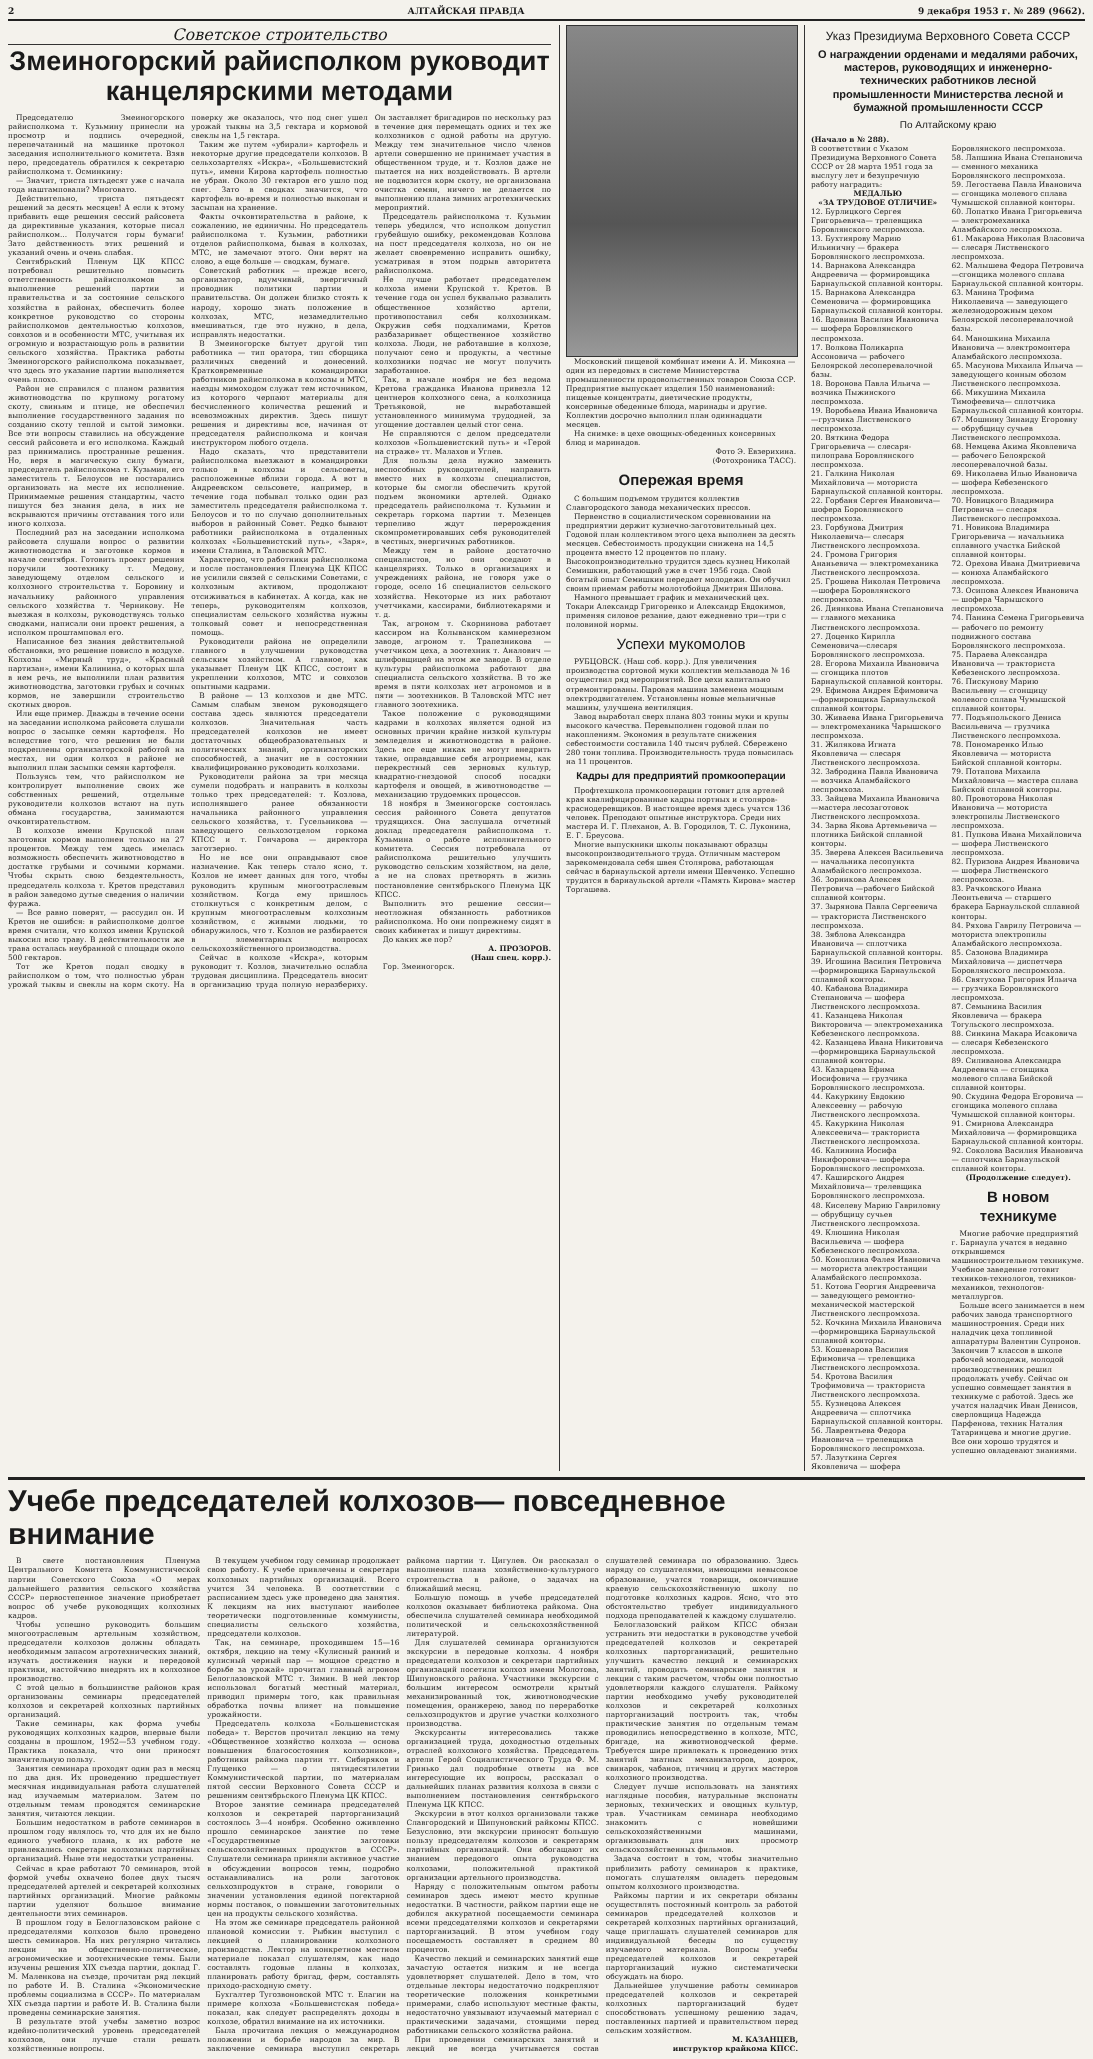2 АЛТАЙСКАЯ ПРАВДА 9 декабря 1953 г. № 289 (9662).
Советское строительство
Змеиногорский райисполком руководит канцелярскими методами
Председателю Змеиногорского райисполкома т. Кузьмину принесли на просмотр и подпись очередной, перепечатанный на машинке протокол заседания исполнительного комитета. Взяв перо, председатель обратился к секретарю райисполкома т. Осминкину:
— Значит, триста пятьдесят уже с начала года наштамповали? Многовато.
Действительно, триста пятьдесят решений за десять месяцев! А если к этому прибавить еще решения сессий райсовета да директивные указания, которые писал райисполком... Получатся горы бумаги! Зато действенность этих решений и указаний очень и очень слабая.
Сентябрьский Пленум ЦК КПСС потребовал решительно повысить ответственность райисполкомов за выполнение решений партии и правительства и за состояние сельского хозяйства в районах, обеспечить более конкретное руководство со стороны райисполкомов деятельностью колхозов, совхозов и в особенности МТС, учитывая их огромную и возрастающую роль в развитии сельского хозяйства. Практика работы Змеиногорского райисполкома показывает, что здесь это указание партии выполняется очень плохо.
Район не справился с планом развития животноводства по крупному рогатому скоту, свиньям и птице, не обеспечил выполнение государственного задания по созданию скоту теплой и сытой зимовки. Все эти вопросы ставились на обсуждение сессий райсовета и его исполкома. Каждый раз принимались пространные решения. Но, веря в магическую силу бумаги, председатель райисполкома т. Кузьмин, его заместитель т. Белоусов не постарались организовать на месте их исполнение. Принимаемые решения стандартны, часто пишутся без знания дела, в них не вскрываются причины отставания того или иного колхоза.
Последний раз на заседании исполкома райсовета слушали вопрос о развитии животноводства и заготовке кормов в начале сентября. Готовить проект решения поручили зоотехнику т. Медову, заведующему отделом сельского и колхозного строительства т. Боровину и начальнику районного управления сельского хозяйства т. Черникову. Не выезжая в колхозы, руководствуясь только сводками, написали они проект решения, а исполком проштамповал его.
Написанное без знания действительной обстановки, это решение повисло в воздухе. Колхозы «Мирный труд», «Красный партизан», имени Калинина, о которых шла в нем речь, не выполнили план развития животноводства, заготовки грубых и сочных кормов, не завершили строительство скотных дворов.
Или еще пример. Дважды в течение осени на заседании исполкома райсовета слушали вопрос о засыпке семян картофеля. Но вследствие того, что решения не были подкреплены организаторской работой на местах, ни один колхоз в районе не выполнил план засыпки семян картофеля.
Пользуясь тем, что райисполком не контролирует выполнение своих же собственных решений, отдельные руководители колхозов встают на путь обмана государства, занимаются очковтирательством.
В колхозе имени Крупской план заготовки кормов выполнен только на 27 процентов. Между тем здесь имелась возможность обеспечить животноводство в достатке грубыми и сочными кормами. Чтобы скрыть свою бездеятельность, председатель колхоза т. Кретов представил в район заведомо дутые сведения о наличии фуража.
— Все равно поверят, — рассудил он. И Кретов не ошибся: в райисполкоме долгое время считали, что колхоз имени Крупской выкосил всю траву. В действительности же трава осталась неубранной с площади около 500 гектаров.
Тот же Кретов подал сводку в райисполком о том, что полностью убран урожай тыквы и свеклы на корм скоту. На поверку же оказалось, что под снег ушел урожай тыквы на 3,5 гектара и кормовой свеклы на 1,5 гектара.
Таким же путем «убирали» картофель и некоторые другие председатели колхозов. В сельхозартелях «Искра», «Большевистский путь», имени Кирова картофель полностью не убран. Около 30 гектаров его ушло под снег. Зато в сводках значится, что картофель во-время и полностью выкопан и засыпан на хранение.
Факты очковтирательства в районе, к сожалению, не единичны. Но председатель райисполкома т. Кузьмин, работники отделов райисполкома, бывая в колхозах, МТС, не замечают этого. Они верят на слово, а еще больше — сводкам, бумаге.
Советский работник — прежде всего, организатор, вдумчивый, энергичный проводник политики партии и правительства. Он должен близко стоять к народу, хорошо знать положение в колхозах, МТС, незамедлительно вмешиваться, где это нужно, в дела, исправлять недостатки.
В Змеиногорске бытует другой тип работника — тип оратора, тип сборщика различных сведений и донесений. Кратковременные командировки работников райисполкома в колхозы и МТС, наезды мимоходом служат тем источником, из которого черпают материалы для бесчисленного количества решений и всевозможных директив. Здесь пишут решения и директивы все, начиная от председателя райисполкома и кончая инструктором любого отдела.
Надо сказать, что представители райисполкома выезжают в командировки только в колхозы и сельсоветы, расположенные вблизи города. А вот в Андреевском сельсовете, например, в течение года побывал только один раз заместитель председателя райисполкома т. Белоусов и то по случаю дополнительных выборов в районный Совет. Редко бывают работники райисполкома в отдаленных колхозах «Большевистский путь», «Заря», имени Сталина, в Таловской МТС.
Характерно, что работники райисполкома и после постановления Пленума ЦК КПСС не усилили связей с сельскими Советами, с колхозным активом, продолжают отсиживаться в кабинетах. А когда, как не теперь, руководителям колхозов, специалистам сельского хозяйства нужны толковый совет и непосредственная помощь.
Руководители района не определили главного в улучшении руководства сельским хозяйством. А главное, как указывает Пленум ЦК КПСС, состоит в укреплении колхозов, МТС и совхозов опытными кадрами.
В районе — 13 колхозов и две МТС. Самым слабым звеном руководящего состава здесь являются председатели колхозов. Значительная часть председателей колхозов не имеет достаточных общеобразовательных и политических знаний, организаторских способностей, а значит не в состоянии квалифицированно руководить колхозами.
Руководители района за три месяца сумели подобрать и направить в колхозы только трех председателей: т. Козлова, исполнявшего ранее обязанности начальника районного управления сельского хозяйства, т. Гусельникова — заведующего сельхозотделом горкома КПСС и т. Гончарова — директора заготзерно.
Но не все они оправдывают свое назначение. Как теперь стало ясно, т. Козлов не имеет данных для того, чтобы руководить крупным многоотраслевым хозяйством. Когда ему пришлось столкнуться с конкретным делом, с крупным многоотраслевым колхозным хозяйством, с живыми людьми, то обнаружилось, что т. Козлов не разбирается в элементарных вопросах сельскохозяйственного производства.
Сейчас в колхозе «Искра», которым руководит т. Козлов, значительно ослабла трудовая дисциплина. Председатель вносит в организацию труда полную неразбериху. Он заставляет бригадиров по нескольку раз в течение дня перемещать одних и тех же колхозников с одной работы на другую. Между тем значительное число членов артели совершенно не принимает участия в общественном труде, и т. Козлов даже не пытается на них воздействовать. В артели не подвозится корм скоту, не организована очистка семян, ничего не делается по выполнению плана зимних агротехнических мероприятий.
Председатель райисполкома т. Кузьмин теперь убедился, что исполком допустил грубейшую ошибку, рекомендовав Козлова на пост председателя колхоза, но он не желает своевременно исправить ошибку, усматривая в этом подрыв авторитета райисполкома.
Не лучше работает председателем колхоза имени Крупской т. Кретов. В течение года он успел буквально развалить общественное хозяйство артели, противопоставил себя колхозникам. Окружив себя подхалимами, Кретов разбазаривает общественное хозяйство колхоза. Люди, не работавшие в колхозе, получают сено и продукты, а честные колхозники подчас не могут получить заработанное.
Так, в начале ноября не без ведома Кретова гражданка Иванова привезла 12 центнеров колхозного сена, а колхозница Третьяковой, не выработавшей установленного минимума трудодней, за угощение доставлен целый стог сена.
Не справляются с делом председатели колхозов «Большевистский путь» и «Герой на страже» тт. Малахов и Углев.
Для пользы дела нужно заменить неспособных руководителей, направить вместо них в колхозы специалистов, которые бы смогли обеспечить крутой подъем экономики артелей. Однако председатель райисполкома т. Кузьмин и секретарь горкома партии т. Мезенцев терпеливо ждут перерождения скомпрометировавших себя руководителей в честных, энергичных работников.
Между тем в районе достаточно специалистов, но они оседают в канцеляриях. Только в организациях и учреждениях района, не говоря уже о городе, осело 16 специалистов сельского хозяйства. Некоторые из них работают учетчиками, кассирами, библиотекарями и т. д.
Так, агроном т. Скорнинова работает кассиром на Колыванском камнерезном заводе, агроном т. Трапезникова — учетчиком цеха, а зоотехник т. Аналович — шлифовщицей на этом же заводе. В отделе культуры райисполкома работают два специалиста сельского хозяйства. В то же время в пяти колхозах нет агрономов и в пяти — зоотехников. В Таловской МТС нет главного зоотехника.
Такое положение с руководящими кадрами в колхозах является одной из основных причин крайне низкой культуры земледелия и животноводства в районе. Здесь все еще никак не могут внедрить такие, оправдавшие себя агроприемы, как перекрестный сев зерновых культур, квадратно-гнездовой способ посадки картофеля и овощей, в животноводстве — механизацию трудоемких процессов.
18 ноября в Змеиногорске состоялась сессия районного Совета депутатов трудящихся. Она заслушала отчетный доклад председателя райисполкома т. Кузьмина о работе исполнительного комитета. Сессия потребовала от райисполкома решительно улучшить руководство сельским хозяйством, на деле, а не на словах претворять в жизнь постановление сентябрьского Пленума ЦК КПСС.
Выполнить это решение сессии— неотложная обязанность работников райисполкома. Но они попрежнему сидят в своих кабинетах и пишут директивы.
До каких же пор?
А. ПРОЗОРОВ.
(Наш спец. корр.).
Гор. Змеиногорск.
Московский пищевой комбинат имени А. И. Микояна — один из передовых в системе Министерства промышленности продовольственных товаров Союза ССР. Предприятие выпускает изделия 150 наименований: пищевые концентраты, диетические продукты, консервные обеденные блюда, маринады и другие. Коллектив досрочно выполнил план одиннадцати месяцев.
На снимке: в цехе овощных-обеденных консервных блюд и маринадов.
Фото Э. Евзерихина.
(Фотохроника ТАСС).
Опережая время
С большим подъемом трудится коллектив Славгородского завода механических прессов.
Первенство в социалистическом соревновании на предприятии держит кузнечно-заготовительный цех. Годовой план коллективом этого цеха выполнен за десять месяцев. Себестоимость продукции снижена на 14,5 процента вместо 12 процентов по плану. Высокопроизводительно трудится здесь кузнец Николай Семишкин, работающий уже в счет 1956 года. Свой богатый опыт Семишкин передает молодежи. Он обучил своим приемам работы молотобойца Дмитрия Шилова.
Намного превышает график и механический цех. Токари Александр Григоренко и Александр Евдокимов, применяя силовое резание, дают ежедневно три—три с половиной нормы.
Успехи мукомолов
РУБЦОВСК. (Наш соб. корр.). Для увеличения производства сортовой муки коллектив мельзавода № 16 осуществил ряд мероприятий. Все цехи капитально отремонтированы. Паровая машина заменена мощным электродвигателем. Установлены новые мельничные машины, улучшена вентиляция.
Завод выработал сверх плана 803 тонны муки и крупы высокого качества. Перевыполнен годовой план по накоплениям. Экономия в результате снижения себестоимости составила 140 тысяч рублей. Сбережено 280 тонн топлива. Производительность труда повысилась на 11 процентов.
Кадры для предприятий промкооперации
Профтехшкола промкооперации готовит для артелей края квалифицированные кадры портных и столяров-краснодеревщиков. В настоящее время здесь учатся 136 человек. Преподают опытные инструктора. Среди них мастера И. Г. Плеханов, А. В. Городилов, Т. С. Луконина, Е. Г. Бреусова.
Многие выпускники школы показывают образцы высокопроизводительного труда. Отличным мастером зарекомендовала себя швея Столярова, работающая сейчас в барнаульской артели имени Шевченко. Успешно трудится в барнаульской артели «Память Кирова» мастер Торгашева.
Указ Президиума Верховного Совета СССР
О награждении орденами и медалями рабочих, мастеров, руководящих и инженерно-технических работников лесной промышленности Министерства лесной и бумажной промышленности СССР
По Алтайскому краю
(Начало в № 288).
В соответствии с Указом Президиума Верховного Совета СССР от 28 марта 1951 года за выслугу лет и безупречную работу наградить:
МЕДАЛЬЮ
«ЗА ТРУДОВОЕ ОТЛИЧИЕ»
12. Бурлицкого Сергея Григорьевича— трелевщика Боровлянского леспромхоза.
13. Бухтиярову Марию Ильиничну — бракера Боровлянского леспромхоза.
14. Варнакова Александра Андреевича — формировщика Барнаульской сплавной конторы.
15. Варнакова Александра Семеновича — формировщика Барнаульской сплавной конторы.
16. Вдовина Василия Ивановича — шофера Боровлянского леспромхоза.
17. Волкова Поликарпа Ассоновича — рабочего Белоярской лесоперевалочной базы.
18. Воронова Павла Ильича — возчика Пыжинского леспромхоза.
19. Воробьева Ивана Ивановича—грузчика Лиственского леспромхоза.
20. Вяткина Федора Григорьевича — слесаря-пилоправа Боровлянского леспромхоза.
21. Галкина Николая Михайловича — моториста Барнаульской сплавной конторы.
22. Горбаня Сергея Ивановича—шофера Боровлянского леспромхоза.
23. Горбунова Дмитрия Николаевича— слесаря Лиственского леспромхоза.
24. Громова Григория Ананьевича — электромеханика Лиственского леспромхоза.
25. Грошева Николая Петровича —шофера Боровлянского леспромхоза.
26. Диянкова Ивана Степановича — главного механика Лиственского леспромхоза.
27. Доценко Кирилла Семеновича—слесаря Боровлянского леспромхоза.
28. Егорова Михаила Ивановича — сгонщика плотов Барнаульской сплавной конторы.
29. Ефимова Андрея Ефимовича —формировщика Барнаульской сплавной конторы.
30. Живаева Ивана Григорьевича — электромеханика Чарышского леспромхоза.
31. Жилякова Игната Яковлевича — слесаря Лиственского леспромхоза.
32. Забродина Павла Ивановича — возчика Аламбайского леспромхоза.
33. Зайцева Михаила Ивановича —мастера лесозаготовок Лиственского леспромхоза.
34. Зарва Якова Артемьевича — плотника Бийской сплавной конторы.
35. Зверева Алексея Васильевича — начальника лесопункта Аламбайского леспромхоза.
36. Зорникова Алексея Петровича —рабочего Бийской сплавной конторы.
37. Зырянова Павла Сергеевича — тракториста Лиственского леспромхоза.
38. Зяблова Александра Ивановича — сплотчика Барнаульской сплавной конторы.
39. Игошина Василия Петровича—формировщика Барнаульской сплавной конторы.
40. Кабанова Владимира Степановича — шофера Лиственского леспромхоза.
41. Казанцева Николая Викторовича — электромеханика Кебезенского леспромхоза.
42. Казанцева Ивана Никитовича—формировщика Барнаульской сплавной конторы.
43. Казарцева Ефима Иосифовича — грузчика Боровлянского леспромхоза.
44. Какуркину Евдокию Алексеевну — рабочую Лиственского леспромхоза.
45. Какуркина Николая Алексеевича— тракториста Лиственского леспромхоза.
46. Калинина Иосифа Никифоровича— шофера Боровлянского леспромхоза.
47. Каширского Андрея Михайловича— трелевщика Боровлянского леспромхоза.
48. Киселеву Марию Гавриловну — обрубщицу сучьев Лиственского леспромхоза.
49. Клюшина Николая Васильевича — шофера Кебезенского леспромхоза.
50. Коноплина Фалея Ивановича — моториста электростанции Аламбайского леспромхоза.
51. Котова Георгия Андреевича — заведующего ремонтно-механической мастерской Лиственского леспромхоза.
52. Кочкина Михаила Ивановича—формировщика Барнаульской сплавной конторы.
53. Кошеварова Василия Ефимовича — трелевщика Лиственского леспромхоза.
54. Кротова Василия Трофимовича — тракториста Лиственского леспромхоза.
55. Кузнецова Алексея Андреевича — сплотчика Барнаульской сплавной конторы.
56. Лаврентьева Федора Ивановича — трелевщика Боровлянского леспромхоза.
57. Лазуткина Сергея Яковлевича — шофера Боровлянского леспромхоза.
58. Лапшина Ивана Степановича — сменного механика Боровлянского леспромхоза.
59. Легостаева Павла Ивановича — сгонщика молевого сплава Чумышской сплавной конторы.
60. Лопатко Ивана Григорьевича — электромеханика Аламбайского леспромхоза.
61. Макарова Николая Власовича — слесаря Лиственского леспромхоза.
62. Малышева Федора Петровича—сгонщика молевого сплава Барнаульской сплавной конторы.
63. Манина Трофима Николаевича — заведующего железнодорожным цехом Белоярской лесоперевалочной базы.
64. Маношкина Михаила Ивановича — электромонтера Аламбайского леспромхоза.
65. Масунова Михаила Ильича — заведующего конным обозом Лиственского леспромхоза.
66. Микушина Михаила Тимофеевича— сплотчика Барнаульской сплавной конторы.
67. Мошнину Зинаиду Егоровну — обрубщицу сучьев Лиственского леспромхоза.
68. Немцева Акима Яковлевича — рабочего Белоярской лесоперевалочной базы.
69. Николаева Илью Ивановича — шофера Кебезенского леспромхоза.
70. Новицкого Владимира Петровича — слесаря Лиственского леспромхоза.
71. Новикова Владимира Григорьевича — начальника сплавного участка Бийской сплавной конторы.
72. Орехова Ивана Дмитриевича — конюха Аламбайского леспромхоза.
73. Осипова Алексея Ивановича — шофера Чарышского леспромхоза.
74. Панина Семена Григорьевича — рабочего по ремонту подвижного состава Боровлянского леспромхоза.
75. Параева Александра Ивановича — тракториста Кебезенского леспромхоза.
76. Пискунову Марию Васильевну — сгонщицу молевого сплава Чумышской сплавной конторы.
77. Подъяпольского Дениса Васильевича — грузчика Лиственского леспромхоза.
78. Пономаренко Илью Яковлевича — моториста Бийской сплавной конторы.
79. Потапова Михаила Михайловича — мастера сплава Бийской сплавной конторы.
80. Провоторова Николая Ивановича — моториста электропилы Лиственского леспромхоза.
81. Пупкова Ивана Михайловича — шофера Лиственского леспромхоза.
82. Пуризова Андрея Ивановича — шофера Лиственского леспромхоза.
83. Рачковского Ивана Леонтьевича — старшего бракера Барнаульской сплавной конторы.
84. Ряхова Гаврилу Петровича — моториста электропилы Аламбайского леспромхоза.
85. Сазонова Владимира Михайловича — диспетчера Боровлянского леспромхоза.
86. Святухова Григория Ильича — грузчика Боровлянского леспромхоза.
87. Семынина Василия Яковлевича — бракера Тогульского леспромхоза.
88. Синкина Макара Исаковича — слесаря Кебезенского леспромхоза.
89. Силиванова Александра Андреевича — сгонщика молевого сплава Бийской сплавной конторы.
90. Скудина Федора Егоровича — сгонщика молевого сплава Чумышской сплавной конторы.
91. Смирнова Александра Михайловича — формировщика Барнаульской сплавной конторы.
92. Соколова Василия Ивановича — сплотчика Барнаульской сплавной конторы.
(Продолжение следует).
В новом техникуме
Многие рабочие предприятий г. Барнаула учатся в недавно открывшемся машиностроительном техникуме. Учебное заведение готовит техников-технологов, техников-механиков, технологов-металлургов.
Больше всего занимается в нем рабочих завода транспортного машиностроения. Среди них наладчик цеха топливной аппаратуры Валентин Супронов. Закончив 7 классов в школе рабочей молодежи, молодой производственник решил продолжать учебу. Сейчас он успешно совмещает занятия в техникуме с работой. Здесь же учатся наладчик Иван Денисов, сверловщица Надежда Парфенова, техник Наталия Татаринцева и многие другие. Все они хорошо трудятся и успешно овладевают знаниями.
Учебе председателей колхозов— повседневное внимание
В свете постановления Пленума Центрального Комитета Коммунистической партии Советского Союза «О мерах дальнейшего развития сельского хозяйства СССР» первостепенное значение приобретает вопрос об учебе руководящих колхозных кадров.
Чтобы успешно руководить большим многоотраслевым артельным хозяйством, председатели колхозов должны обладать необходимым запасом агротехнических знаний, изучать достижения науки и передовой практики, настойчиво внедрять их в колхозное производство.
С этой целью в большинстве районов края организованы семинары председателей колхозов и секретарей колхозных партийных организаций.
Такие семинары, как форма учебы руководящих колхозных кадров, впервые были созданы в прошлом, 1952—53 учебном году. Практика показала, что они приносят значительную пользу.
Занятия семинара проходят один раз в месяц по два дня. Их проведению предшествует месячная индивидуальная работа слушателей над изучаемым материалом. Затем по отдельным темам проводятся семинарские занятия, читаются лекции.
Большим недостатком в работе семинаров в прошлом году являлось то, что для их не было единого учебного плана, к их работе не привлекались секретари колхозных партийных организаций. Ныне эти недостатки устранены.
Сейчас в крае работают 70 семинаров, этой формой учебы охвачено более двух тысяч председателей артелей и секретарей колхозных партийных организаций. Многие райкомы партии уделяют большое внимание деятельности этих семинаров.
В прошлом году в Белоглазовском районе с председателями колхозов было проведено шесть семинаров. На них регулярно читались лекции на общественно-политические, агрономические и зоотехнические темы. Были изучены решения XIX съезда партии, доклад Г. М. Маленкова на съезде, прочитан ряд лекций по работе И. В. Сталина «Экономические проблемы социализма в СССР». По материалам XIX съезда партии и работе И. В. Сталина были проведены семинарские занятия.
В результате этой учебы заметно возрос идейно-политический уровень председателей колхозов, они лучше стали решать хозяйственные вопросы.
В текущем учебном году семинар продолжает свою работу. К учебе привлечены и секретари колхозных партийных организаций. Всего учится 34 человека. В соответствии с расписанием здесь уже проведено два занятия. К лекциям на них выступают наиболее теоретически подготовленные коммунисты, специалисты сельского хозяйства, председатели колхозов.
Так, на семинаре, проходившем 15—16 октября, лекцию на тему «Кулисный ранний и кулисный черный пар — мощное средство в борьбе за урожай» прочитал главный агроном Белоглазовской МТС т. Зимин. В ней лектор использовал богатый местный материал, приводил примеры того, как правильная обработка почвы влияет на повышение урожайности.
Председатель колхоза «Большевистская победа» т. Верстов прочитал лекцию на тему «Общественное хозяйство колхоза — основа повышения благосостояния колхозников», работники райкома партии тт. Сибиряков и Глущенко — о пятидесятилетии Коммунистической партии, по материалам пятой сессии Верховного Совета СССР и решениям сентябрьского Пленума ЦК КПСС.
Второе занятие семинара председателей колхозов и секретарей парторганизаций состоялось 3—4 ноября. Особенно оживленно прошло семинарское занятие по теме «Государственные заготовки сельскохозяйственных продуктов в СССР». Слушатели семинара приняли активное участие в обсуждении вопросов темы, подробно останавливались на роли заготовок сельхозпродуктов в стране, говорили о значении установления единой погектарной нормы поставок, о повышении заготовительных цен на продукты сельского хозяйства.
На этом же семинаре председатель районной плановой комиссии т. Рыбкин выступил с лекцией о планировании колхозного производства. Лектор на конкретном местном материале показал слушателям, как надо составлять годовые планы в колхозах, планировать работу бригад, ферм, составлять приходо-расходную смету.
Бухгалтер Тугозвоновской МТС т. Елагин на примере колхоза «Большевистская победа» показал, как следует распределять доходы в колхозе, обратил внимание на их источники.
Была прочитана лекция о международном положении и борьбе народов за мир. В заключение семинара выступил секретарь райкома партии т. Цигулев. Он рассказал о выполнении плана хозяйственно-культурного строительства в районе, о задачах на ближайший месяц.
Большую помощь в учебе председателей колхозов оказывает библиотека райкома. Она обеспечила слушателей семинара необходимой политической и сельскохозяйственной литературой.
Для слушателей семинара организуются экскурсии в передовые колхозы. 4 ноября председатели колхозов и секретари партийных организаций посетили колхоз имени Молотова, Шипуновского района. Участники экскурсии с большим интересом осмотрели крытый механизированный ток, животноводческие помещения, оранжерею, завод по переработке сельхозпродуктов и другие участки колхозного производства.
Экскурсанты интересовались также организацией труда, доходностью отдельных отраслей колхозного хозяйства. Председатель артели Герой Социалистического Труда Ф. М. Гринько дал подробные ответы на все интересующие их вопросы, рассказал о дальнейших планах развития колхоза в связи с выполнением постановления сентябрьского Пленума ЦК КПСС.
Экскурсии в этот колхоз организовали также Славгородский и Шипуновский райкомы КПСС. Безусловно, эти экскурсии приносят большую пользу председателям колхозов и секретарям партийных организаций. Они обогащают их знанием передового опыта руководства колхозами, положительной практикой организации артельного производства.
Наряду с положительным опытом работы семинаров здесь имеют место крупные недостатки. В частности, райком партии еще не добился аккуратной посещаемости семинара всеми председателями колхозов и секретарями парторганизаций. В этом учебном году посещаемость составляет в среднем 80 процентов.
Качество лекций и семинарских занятий еще зачастую остается низким и не всегда удовлетворяет слушателей. Дело в том, что отдельные лекторы недостаточно подкрепляют теоретические положения конкретными примерами, слабо используют местные факты, недостаточно увязывают изучаемый материал с практическими задачами, стоящими перед работниками сельского хозяйства района.
При проведении семинарских занятий и лекций не всегда учитывается состав слушателей семинара по образованию. Здесь наряду со слушателями, имеющими невысокое образование, учатся товарищи, окончившие краевую сельскохозяйственную школу по подготовке колхозных кадров. Ясно, что это обстоятельство требует индивидуального подхода преподавателей к каждому слушателю.
Белоглазовский райком КПСС обязан устранить эти недостатки в руководстве учебой председателей колхозов и секретарей колхозных парторганизаций, решительно улучшить качество лекций и семинарских занятий, проводить семинарские занятия и лекции с таким расчетом, чтобы они полностью удовлетворяли каждого слушателя. Райкому партии необходимо учебу руководителей колхозов и секретарей колхозных парторганизаций построить так, чтобы практические занятия по отдельным темам проводились непосредственно в колхозе, МТС, бригаде, на животноводческой ферме. Требуется шире привлекать к проведению этих занятий знатных механизаторов, доярок, свинарок, чабанов, птичниц и других мастеров колхозного производства.
Следует лучше использовать на занятиях наглядные пособия, натуральные экспонаты зерновых, технических и овощных культур, трав. Участникам семинара необходимо знакомить с новейшими сельскохозяйственными машинами, организовывать для них просмотр сельскохозяйственных фильмов.
Задача состоит в том, чтобы значительно приблизить работу семинаров к практике, помогать слушателям овладеть передовым опытом колхозного производства.
Райкомы партии и их секретари обязаны осуществлять постоянный контроль за работой семинаров председателей колхозов и секретарей колхозных партийных организаций, чаще приглашать слушателей семинаров для индивидуальной беседы по существу изучаемого материала. Вопросы учебы председателей колхозов и секретарей парторганизаций нужно систематически обсуждать на бюро.
Дальнейшее улучшение работы семинаров председателей колхозов и секретарей колхозных парторганизаций будет способствовать успешному решению задач, поставленных партией и правительством перед сельским хозяйством.
М. КАЗАНЦЕВ,
инструктор крайкома КПСС.